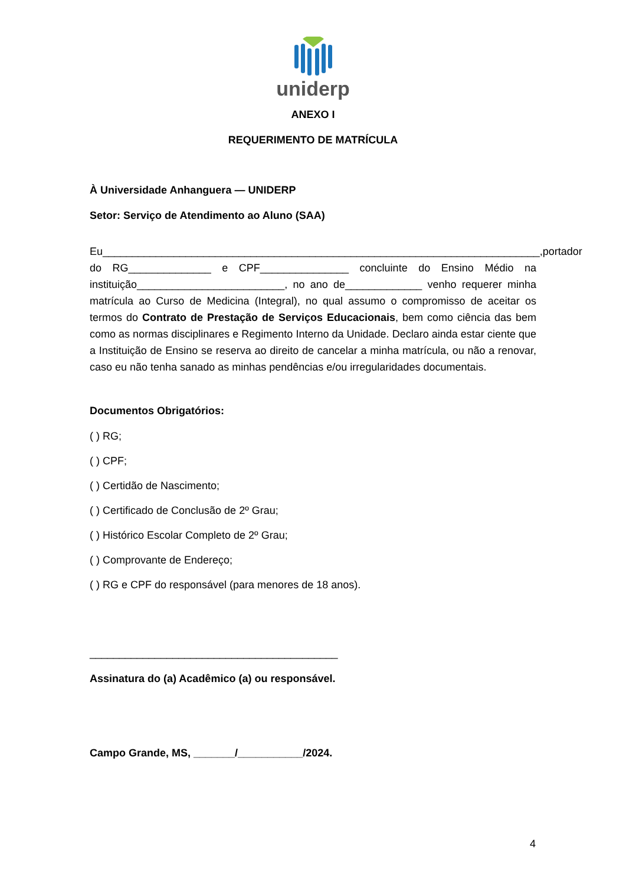uniderp
ANEXO I
REQUERIMENTO DE MATRÍCULA
À Universidade Anhanguera — UNIDERP
Setor: Serviço de Atendimento ao Aluno (SAA)
Eu__________________________________________________________________________,portador do RG______________ e CPF_______________ concluinte do Ensino Médio na instituição_________________________, no ano de_____________ venho requerer minha matrícula ao Curso de Medicina (Integral), no qual assumo o compromisso de aceitar os termos do Contrato de Prestação de Serviços Educacionais, bem como ciência das bem como as normas disciplinares e Regimento Interno da Unidade. Declaro ainda estar ciente que a Instituição de Ensino se reserva ao direito de cancelar a minha matrícula, ou não a renovar, caso eu não tenha sanado as minhas pendências e/ou irregularidades documentais.
Documentos Obrigatórios:
( ) RG;
( ) CPF;
( ) Certidão de Nascimento;
( ) Certificado de Conclusão de 2º Grau;
( ) Histórico Escolar Completo de 2º Grau;
( ) Comprovante de Endereço;
( ) RG e CPF do responsável (para menores de 18 anos).
__________________________________________
Assinatura do (a) Acadêmico (a) ou responsável.
Campo Grande, MS, _______/___________/2024.
4